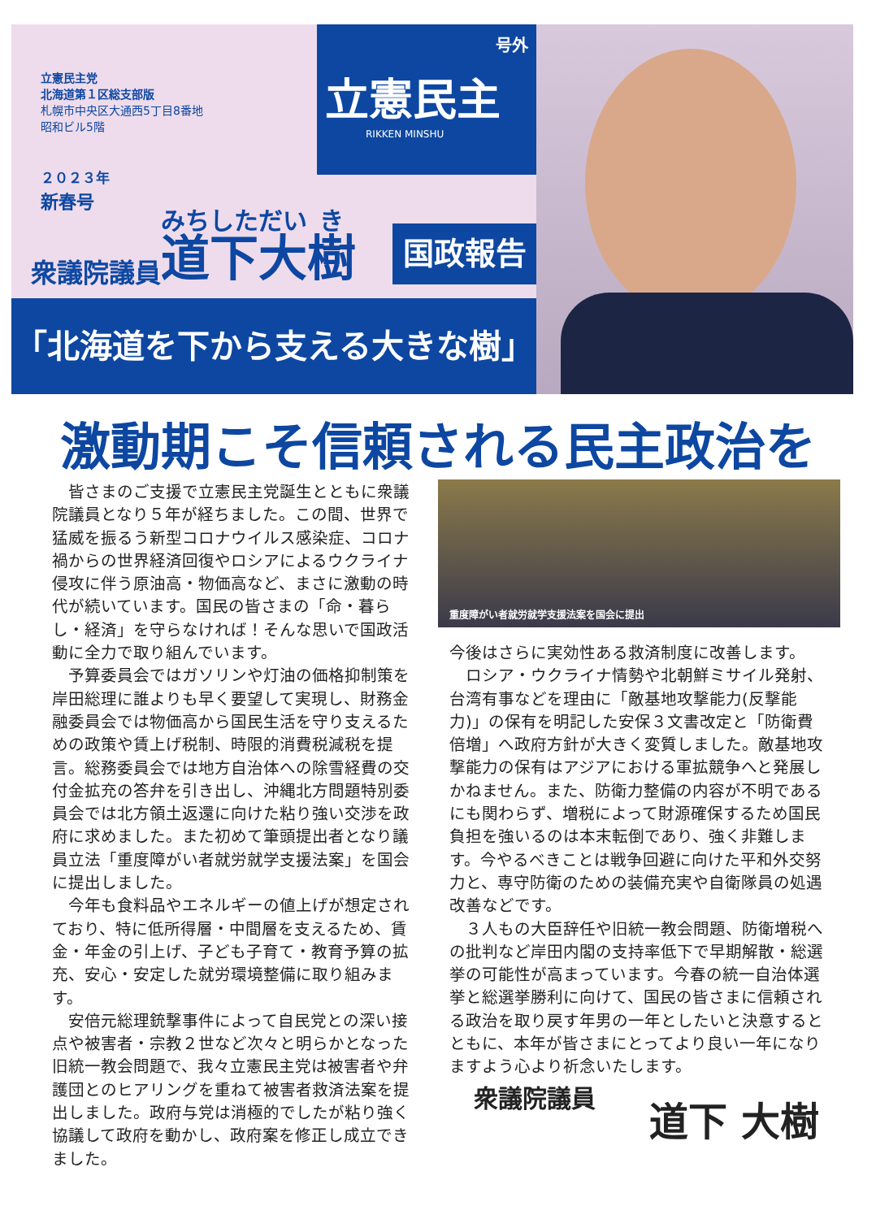立憲民主党
北海道第１区総支部版
札幌市中央区大通西5丁目8番地
昭和ビル5階
２０２３年
新春号
号外
立憲民主
RIKKEN MINSHU
衆議院議員 道下大樹
国政報告
「北海道を下から支える大きな樹」
激動期こそ信頼される民主政治を
皆さまのご支援で立憲民主党誕生とともに衆議院議員となり５年が経ちました。この間、世界で猛威を振るう新型コロナウイルス感染症、コロナ禍からの世界経済回復やロシアによるウクライナ侵攻に伴う原油高・物価高など、まさに激動の時代が続いています。国民の皆さまの「命・暮らし・経済」を守らなければ！そんな思いで国政活動に全力で取り組んでいます。
予算委員会ではガソリンや灯油の価格抑制策を岸田総理に誰よりも早く要望して実現し、財務金融委員会では物価高から国民生活を守り支えるための政策や賃上げ税制、時限的消費税減税を提言。総務委員会では地方自治体への除雪経費の交付金拡充の答弁を引き出し、沖縄北方問題特別委員会では北方領土返還に向けた粘り強い交渉を政府に求めました。また初めて筆頭提出者となり議員立法「重度障がい者就労就学支援法案」を国会に提出しました。
今年も食料品やエネルギーの値上げが想定されており、特に低所得層・中間層を支えるため、賃金・年金の引上げ、子ども子育て・教育予算の拡充、安心・安定した就労環境整備に取り組みます。
安倍元総理銃撃事件によって自民党との深い接点や被害者・宗教２世など次々と明らかとなった旧統一教会問題で、我々立憲民主党は被害者や弁護団とのヒアリングを重ねて被害者救済法案を提出しました。政府与党は消極的でしたが粘り強く協議して政府を動かし、政府案を修正し成立できました。
重度障がい者就労就学支援法案を国会に提出
今後はさらに実効性ある救済制度に改善します。
ロシア・ウクライナ情勢や北朝鮮ミサイル発射、台湾有事などを理由に「敵基地攻撃能力(反撃能力)」の保有を明記した安保３文書改定と「防衛費倍増」へ政府方針が大きく変質しました。敵基地攻撃能力の保有はアジアにおける軍拡競争へと発展しかねません。また、防衛力整備の内容が不明であるにも関わらず、増税によって財源確保するため国民負担を強いるのは本末転倒であり、強く非難します。今やるべきことは戦争回避に向けた平和外交努力と、専守防衛のための装備充実や自衛隊員の処遇改善などです。
３人もの大臣辞任や旧統一教会問題、防衛増税への批判など岸田内閣の支持率低下で早期解散・総選挙の可能性が高まっています。今春の統一自治体選挙と総選挙勝利に向けて、国民の皆さまに信頼される政治を取り戻す年男の一年としたいと決意するとともに、本年が皆さまにとってより良い一年になりますよう心より祈念いたします。
衆議院議員
道下 大樹